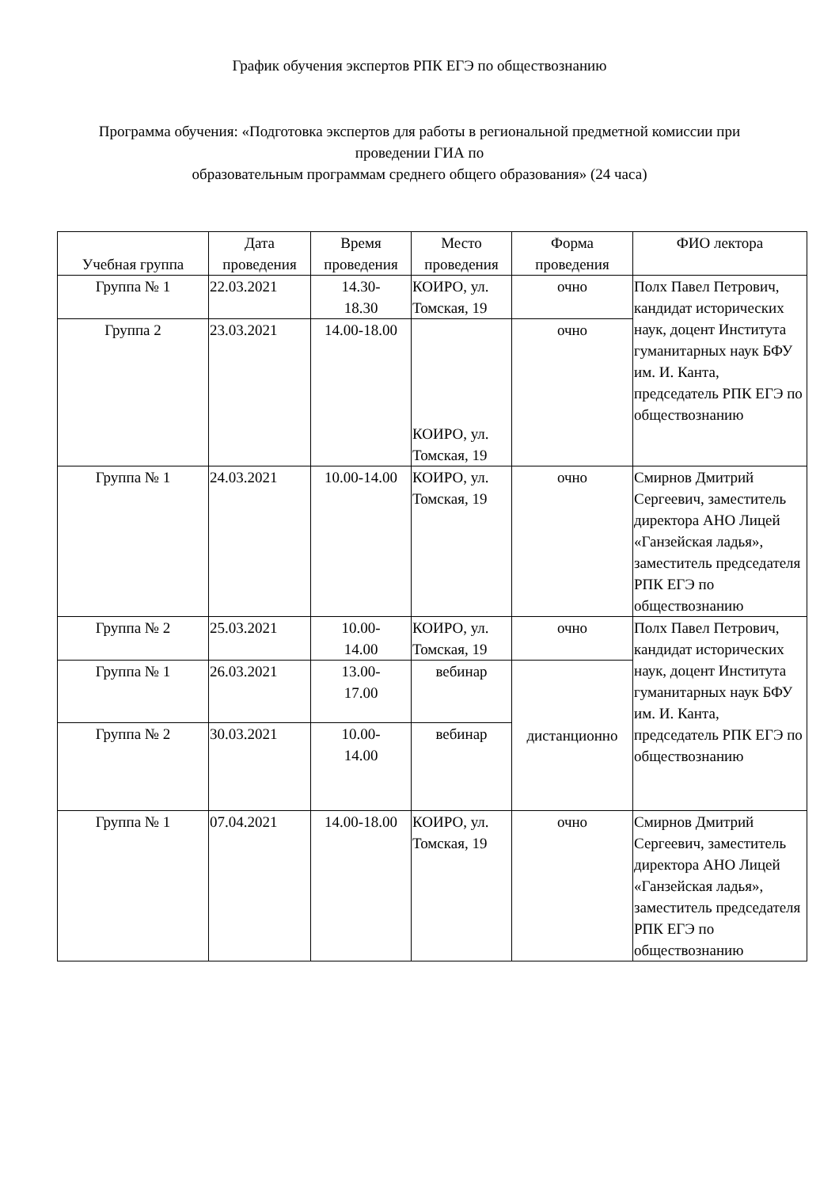График обучения экспертов РПК ЕГЭ по обществознанию
Программа обучения: «Подготовка экспертов для работы в региональной предметной комиссии при проведении ГИА по
образовательным программам среднего общего образования» (24 часа)
| Учебная группа | Дата проведения | Время проведения | Место проведения | Форма проведения | ФИО лектора |
| --- | --- | --- | --- | --- | --- |
| Группа № 1 | 22.03.2021 | 14.30- 18.30 | КОИРО, ул. Томская, 19 | очно | Полх Павел Петрович, кандидат исторических наук, доцент Института гуманитарных наук БФУ им. И. Канта, председатель РПК ЕГЭ по обществознанию |
| Группа 2 | 23.03.2021 | 14.00-18.00 | КОИРО, ул. Томская, 19 | очно | |
| Группа № 1 | 24.03.2021 | 10.00-14.00 | КОИРО, ул. Томская, 19 | очно | Смирнов Дмитрий Сергеевич, заместитель директора АНО Лицей «Ганзейская ладья», заместитель председателя РПК ЕГЭ по обществознанию |
| Группа № 2 | 25.03.2021 | 10.00- 14.00 | КОИРО, ул. Томская, 19 | очно | Полх Павел Петрович, кандидат исторических наук, доцент Института гуманитарных наук БФУ им. И. Канта, председатель РПК ЕГЭ по обществознанию |
| Группа № 1 | 26.03.2021 | 13.00- 17.00 | вебинар | дистанционно | |
| Группа № 2 | 30.03.2021 | 10.00- 14.00 | вебинар | | |
| Группа № 1 | 07.04.2021 | 14.00-18.00 | КОИРО, ул. Томская, 19 | очно | Смирнов Дмитрий Сергеевич, заместитель директора АНО Лицей «Ганзейская ладья», заместитель председателя РПК ЕГЭ по обществознанию |